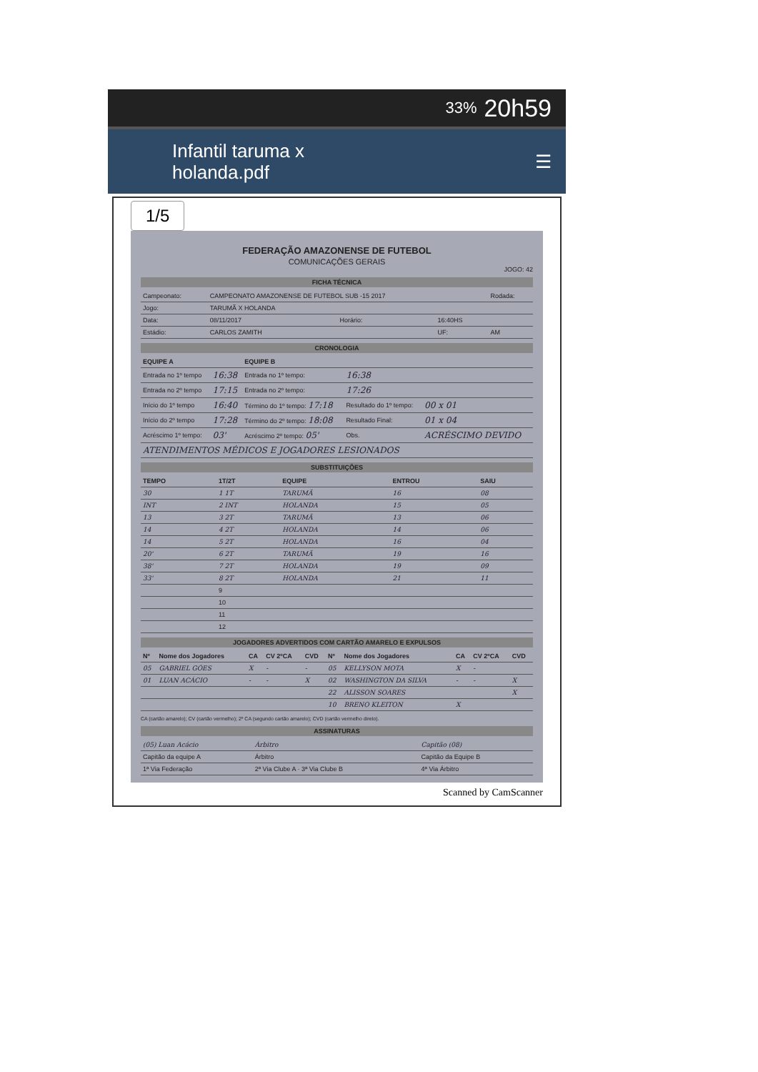33% 20h59
Infantil taruma x
holanda.pdf
☰
1/5
FEDERAÇÃO AMAZONENSE DE FUTEBOL
COMUNICAÇÕES GERAIS
JOGO: 42
FICHA TÉCNICA
| Campeonato: | CAMPEONATO AMAZONENSE DE FUTEBOL SUB -15 2017 | | | Rodada: |
| Jogo: | TARUMÃ X HOLANDA | | | |
| Data: | 08/11/2017 | Horário: | 16:40HS | |
| Estádio: | CARLOS ZAMITH | | UF: | AM |
CRONOLOGIA
| EQUIPE A | | EQUIPE B | | |
| --- | --- | --- | --- | --- |
| Entrada no 1º tempo | 16:38 | Entrada no 1º tempo: | 16:38 | |
| Entrada no 2º tempo | 17:15 | Entrada no 2º tempo: | 17:26 | |
| Início do 1º tempo | 16:40 | Término do 1º tempo: 17:18 | Resultado do 1º tempo: | 00 x 01 |
| Início do 2º tempo | 17:28 | Término do 2º tempo: 18:08 | Resultado Final: | 01 x 04 |
| Acréscimo 1º tempo: | 03' | Acréscimo 2º tempo: 05' | Obs. | ACRÉSCIMO DEVIDO |
| ATENDIMENTOS MÉDICOS E JOGADORES LESIONADOS | | | | |
SUBSTITUIÇÕES
| TEMPO | 1T/2T | EQUIPE | ENTROU | SAIU |
| --- | --- | --- | --- | --- |
| 30 | 1 1T | TARUMÃ | 16 | 08 |
| INT | 2 INT | HOLANDA | 15 | 05 |
| 13 | 3 2T | TARUMÃ | 13 | 06 |
| 14 | 4 2T | HOLANDA | 14 | 06 |
| 14 | 5 2T | HOLANDA | 16 | 04 |
| 20' | 6 2T | TARUMÃ | 19 | 16 |
| 38' | 7 2T | HOLANDA | 19 | 09 |
| 33' | 8 2T | HOLANDA | 21 | 11 |
| | 9 | | | |
| | 10 | | | |
| | 11 | | | |
| | 12 | | | |
JOGADORES ADVERTIDOS COM CARTÃO AMARELO E EXPULSOS
| Nº | Nome dos Jogadores | CA | CV 2ºCA | CVD | Nº | Nome dos Jogadores | CA | CV 2ºCA | CVD |
| --- | --- | --- | --- | --- | --- | --- | --- | --- | --- |
| 05 | GABRIEL GÓES | X | - | - | 05 | KELLYSON MOTA | X | - | |
| 01 | LUAN ACÁCIO | - | - | X | 02 | WASHINGTON DA SILVA | - | - | X |
| | | | | | 22 | ALISSON SOARES | | | X |
| | | | | | 10 | BRENO KLEITON | X | | |
CA (cartão amarelo); CV (cartão vermelho); 2º CA (segundo cartão amarelo); CVD (cartão vermelho direto).
ASSINATURAS
| (05) Luan Acácio | Árbitro | Capitão (08) |
| Capitão da equipe A | Árbitro | Capitão da Equipe B |
| 1ª Via Federação | 2ª Via Clube A · 3ª Via Clube B | 4ª Via Árbitro |
Scanned by CamScanner